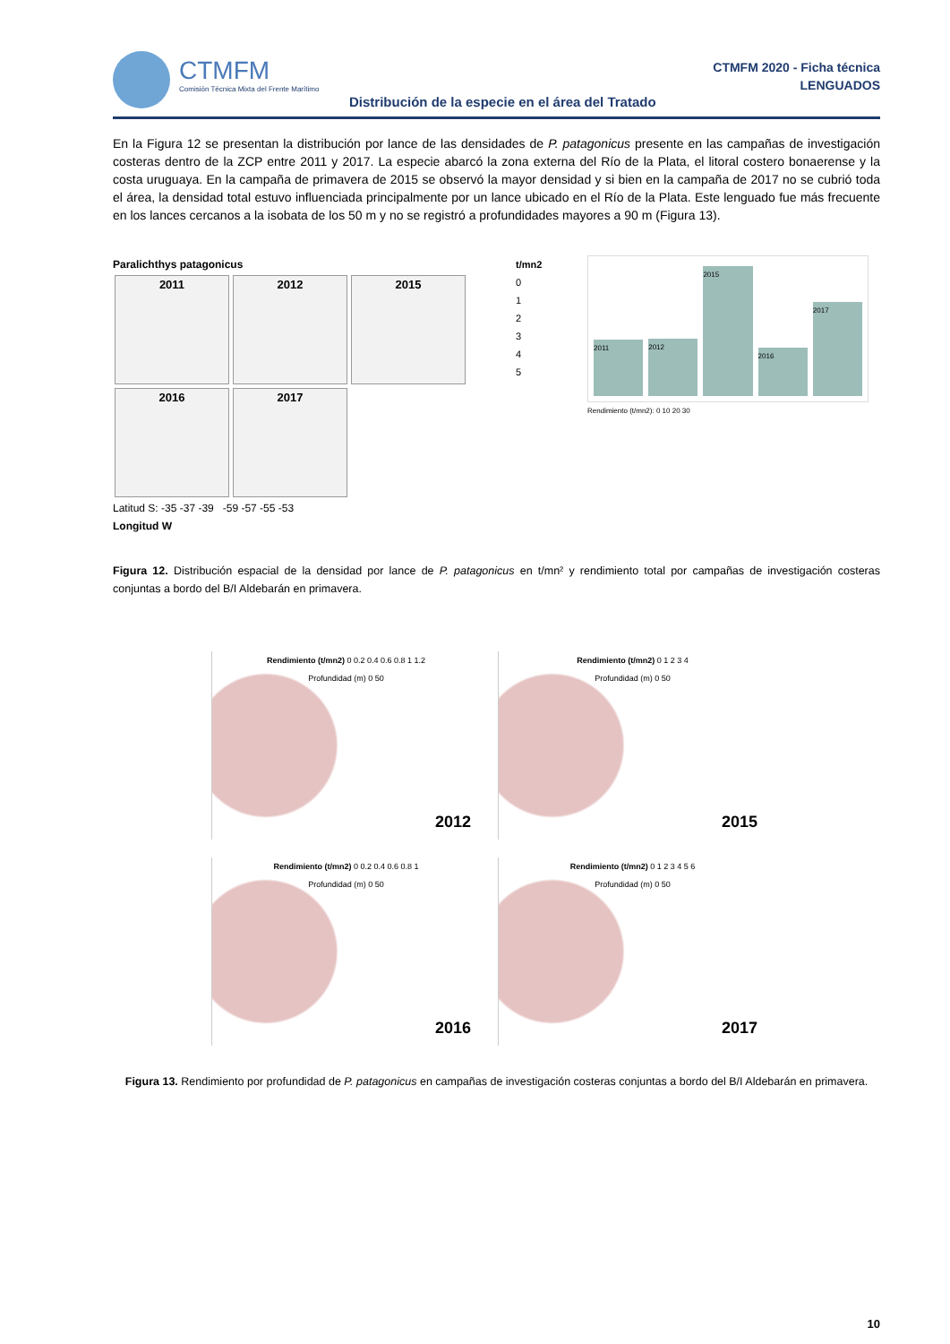CTMFM
Comisión Técnica Mixta del Frente Marítimo
CTMFM 2020 - Ficha técnica
LENGUADOS
Distribución de la especie en el área del Tratado
En la Figura 12 se presentan la distribución por lance de las densidades de P. patagonicus presente en las campañas de investigación costeras dentro de la ZCP entre 2011 y 2017. La especie abarcó la zona externa del Río de la Plata, el litoral costero bonaerense y la costa uruguaya. En la campaña de primavera de 2015 se observó la mayor densidad y si bien en la campaña de 2017 no se cubrió toda el área, la densidad total estuvo influenciada principalmente por un lance ubicado en el Río de la Plata. Este lenguado fue más frecuente en los lances cercanos a la isobata de los 50 m y no se registró a profundidades mayores a 90 m (Figura 13).
Paralichthys patagonicus
2011 2012 2015
2016 2017
Latitud S: -35 -37 -39 -59 -57 -55 -53
Longitud W
t/mn2
0
1
2
3
4
5
2011
2012
2015
2016
2017
Rendimiento (t/mn2): 0 10 20 30
Figura 12. Distribución espacial de la densidad por lance de P. patagonicus en t/mn² y rendimiento total por campañas de investigación costeras conjuntas a bordo del B/I Aldebarán en primavera.
Rendimiento (t/mn2) 0 0.2 0.4 0.6 0.8 1 1.2
Profundidad (m) 0 50
2012
Rendimiento (t/mn2) 0 1 2 3 4
Profundidad (m) 0 50
2015
Rendimiento (t/mn2) 0 0.2 0.4 0.6 0.8 1
Profundidad (m) 0 50
2016
Rendimiento (t/mn2) 0 1 2 3 4 5 6
Profundidad (m) 0 50
2017
Figura 13. Rendimiento por profundidad de P. patagonicus en campañas de investigación costeras conjuntas a bordo del B/I Aldebarán en primavera.
10